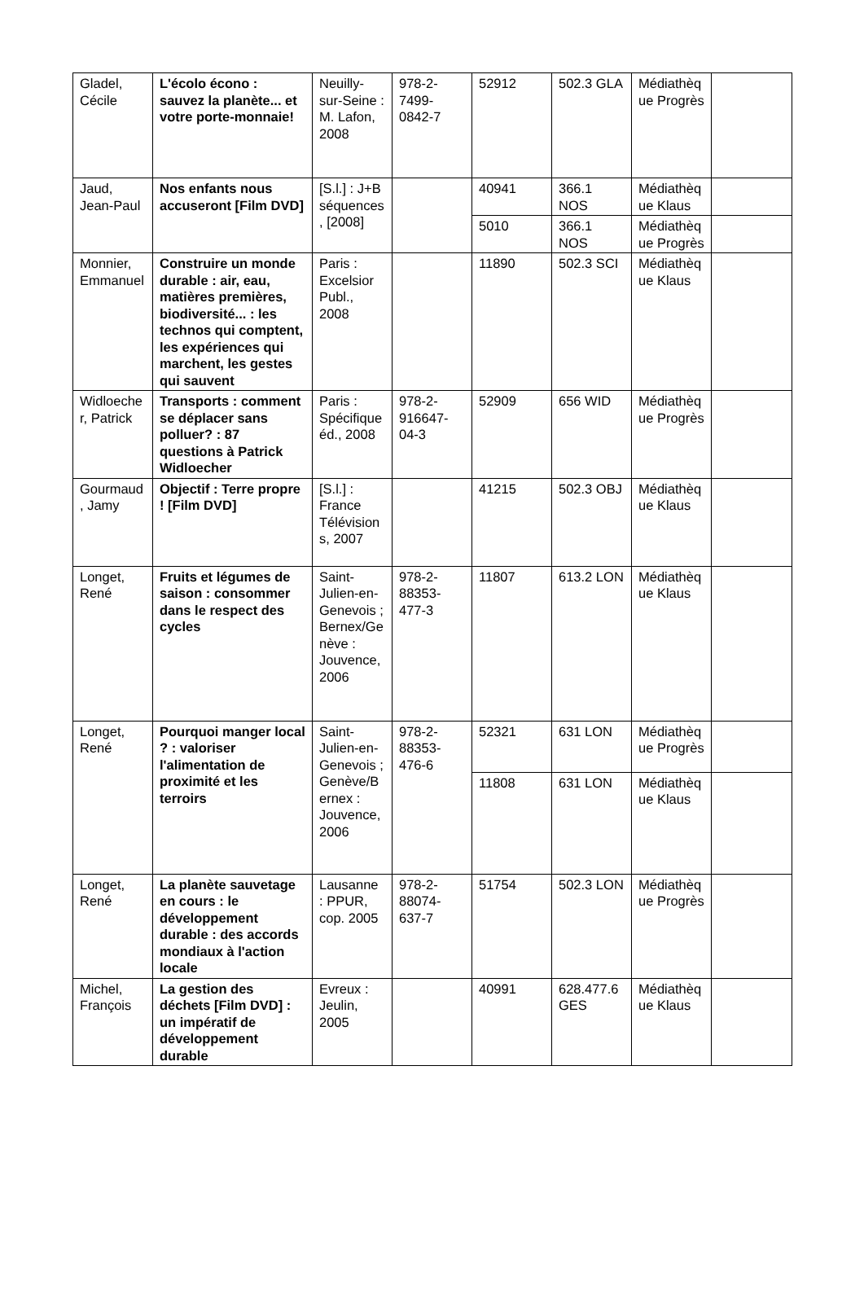| Gladel, Cécile | L'écolo écono : sauvez la planète... et votre porte-monnaie! | Neuilly-sur-Seine : M. Lafon, 2008 | 978-2-7499-0842-7 | 52912 | 502.3 GLA | Médiathèque Progrès | |
| Jaud, Jean-Paul | Nos enfants nous accuseront [Film DVD] | [S.l.] : J+B séquences, [2008] | | 40941 | 366.1 NOS | Médiathèque Klaus | |
| | | | | 5010 | 366.1 NOS | Médiathèque Progrès | |
| Monnier, Emmanuel | Construire un monde durable : air, eau, matières premières, biodiversité... : les technos qui comptent, les expériences qui marchent, les gestes qui sauvent | Paris : Excelsior Publ., 2008 | | 11890 | 502.3 SCI | Médiathèque Klaus | |
| Widloecher, Patrick | Transports : comment se déplacer sans polluer? : 87 questions à Patrick Widloecher | Paris : Spécifique éd., 2008 | 978-2-916647-04-3 | 52909 | 656 WID | Médiathèque Progrès | |
| Gourmaud, Jamy | Objectif : Terre propre ! [Film DVD] | [S.l.] : France Télévisions, 2007 | | 41215 | 502.3 OBJ | Médiathèque Klaus | |
| Longet, René | Fruits et légumes de saison : consommer dans le respect des cycles | Saint-Julien-en-Genevois ; Bernex/Genève : Jouvence, 2006 | 978-2-88353-477-3 | 11807 | 613.2 LON | Médiathèque Klaus | |
| Longet, René | Pourquoi manger local ? : valoriser l'alimentation de proximité et les terroirs | Saint-Julien-en-Genevois ; Genève/Bernex : Jouvence, 2006 | 978-2-88353-476-6 | 52321 | 631 LON | Médiathèque Progrès | |
| | | | | 11808 | 631 LON | Médiathèque Klaus | |
| Longet, René | La planète sauvetage en cours : le développement durable : des accords mondiaux à l'action locale | Lausanne : PPUR, cop. 2005 | 978-2-88074-637-7 | 51754 | 502.3 LON | Médiathèque Progrès | |
| Michel, François | La gestion des déchets [Film DVD] : un impératif de développement durable | Evreux : Jeulin, 2005 | | 40991 | 628.477.6 GES | Médiathèque Klaus | |